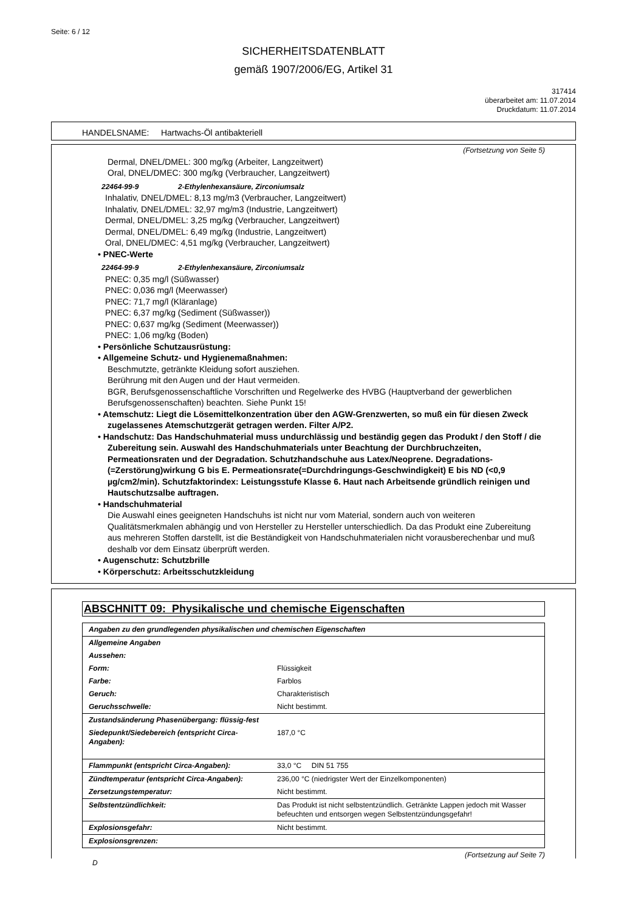Seite: 6 / 12
SICHERHEITSDATENBLATT
gemäß 1907/2006/EG, Artikel 31
317414
überarbeitet am: 11.07.2014
Druckdatum: 11.07.2014
HANDELSNAME: Hartwachs-Öl antibakteriell
(Fortsetzung von Seite 5)
Dermal, DNEL/DMEL: 300 mg/kg (Arbeiter, Langzeitwert)
Oral, DNEL/DMEC: 300 mg/kg (Verbraucher, Langzeitwert)
22464-99-9 2-Ethylenhexansäure, Zirconiumsalz
Inhalativ, DNEL/DMEL: 8,13 mg/m3 (Verbraucher, Langzeitwert)
Inhalativ, DNEL/DMEL: 32,97 mg/m3 (Industrie, Langzeitwert)
Dermal, DNEL/DMEL: 3,25 mg/kg (Verbraucher, Langzeitwert)
Dermal, DNEL/DMEL: 6,49 mg/kg (Industrie, Langzeitwert)
Oral, DNEL/DMEC: 4,51 mg/kg (Verbraucher, Langzeitwert)
• PNEC-Werte
22464-99-9 2-Ethylenhexansäure, Zirconiumsalz
PNEC: 0,35 mg/l (Süßwasser)
PNEC: 0,036 mg/l (Meerwasser)
PNEC: 71,7 mg/l (Kläranlage)
PNEC: 6,37 mg/kg (Sediment (Süßwasser))
PNEC: 0,637 mg/kg (Sediment (Meerwasser))
PNEC: 1,06 mg/kg (Boden)
• Persönliche Schutzausrüstung:
• Allgemeine Schutz- und Hygienemaßnahmen:
Beschmutzte, getränkte Kleidung sofort ausziehen.
Berührung mit den Augen und der Haut vermeiden.
BGR, Berufsgenossenschaftliche Vorschriften und Regelwerke des HVBG (Hauptverband der gewerblichen Berufsgenossenschaften) beachten. Siehe Punkt 15!
• Atemschutz: Liegt die Lösemittelkonzentration über den AGW-Grenzwerten, so muß ein für diesen Zweck zugelassenes Atemschutzgerät getragen werden. Filter A/P2.
• Handschutz: Das Handschuhmaterial muss undurchlässig und beständig gegen das Produkt / den Stoff / die Zubereitung sein. Auswahl des Handschuhmaterials unter Beachtung der Durchbruchzeiten, Permeationsraten und der Degradation. Schutzhandschuhe aus Latex/Neoprene. Degradations-(=Zerstörung)wirkung G bis E. Permeationsrate(=Durchdringungs-Geschwindigkeit) E bis ND (<0,9 µg/cm2/min). Schutzfaktorindex: Leistungsstufe Klasse 6. Haut nach Arbeitsende gründlich reinigen und Hautschutzsalbe auftragen.
• Handschuhmaterial
Die Auswahl eines geeigneten Handschuhs ist nicht nur vom Material, sondern auch von weiteren Qualitätsmerkmalen abhängig und von Hersteller zu Hersteller unterschiedlich. Da das Produkt eine Zubereitung aus mehreren Stoffen darstellt, ist die Beständigkeit von Handschuhmaterialen nicht vorausberechenbar und muß deshalb vor dem Einsatz überprüft werden.
• Augenschutz: Schutzbrille
• Körperschutz: Arbeitsschutzkleidung
ABSCHNITT 09: Physikalische und chemische Eigenschaften
| Angaben zu den grundlegenden physikalischen und chemischen Eigenschaften | |
| Allgemeine Angaben | |
| Aussehen: | |
| Form: | Flüssigkeit |
| Farbe: | Farblos |
| Geruch: | Charakteristisch |
| Geruchsschwelle: | Nicht bestimmt. |
| Zustandsänderung Phasenübergang: flüssig-fest | |
| Siedepunkt/Siedebereich (entspricht Circa-Angaben): | 187,0 °C |
| Flammpunkt (entspricht Circa-Angaben): | 33,0 °C DIN 51 755 |
| Zündtemperatur (entspricht Circa-Angaben): | 236,00 °C (niedrigster Wert der Einzelkomponenten) |
| Zersetzungstemperatur: | Nicht bestimmt. |
| Selbstentzündlichkeit: | Das Produkt ist nicht selbstentzündlich. Getränkte Lappen jedoch mit Wasser befeuchten und entsorgen wegen Selbstentzündungsgefahr! |
| Explosionsgefahr: | Nicht bestimmt. |
| Explosionsgrenzen: | |
(Fortsetzung auf Seite 7)
D